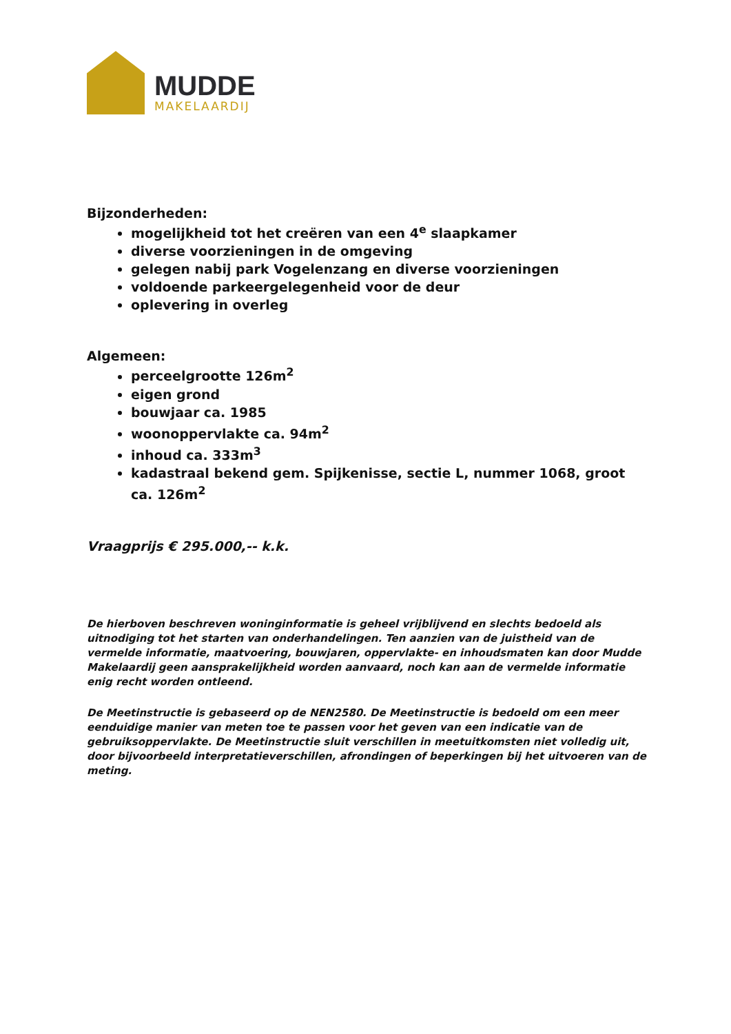MUDDE
MAKELAARDIJ
Bijzonderheden:
mogelijkheid tot het creëren van een 4<sup>e</sup> slaapkamer
diverse voorzieningen in de omgeving
gelegen nabij park Vogelenzang en diverse voorzieningen
voldoende parkeergelegenheid voor de deur
oplevering in overleg
Algemeen:
perceelgrootte 126m<sup>2</sup>
eigen grond
bouwjaar ca. 1985
woonoppervlakte ca. 94m<sup>2</sup>
inhoud ca. 333m<sup>3</sup>
kadastraal bekend gem. Spijkenisse, sectie L, nummer 1068, groot ca. 126m<sup>2</sup>
Vraagprijs € 295.000,-- k.k.
De hierboven beschreven woninginformatie is geheel vrijblijvend en slechts bedoeld als uitnodiging tot het starten van onderhandelingen. Ten aanzien van de juistheid van de vermelde informatie, maatvoering, bouwjaren, oppervlakte- en inhoudsmaten kan door Mudde Makelaardij geen aansprakelijkheid worden aanvaard, noch kan aan de vermelde informatie enig recht worden ontleend.
De Meetinstructie is gebaseerd op de NEN2580. De Meetinstructie is bedoeld om een meer eenduidige manier van meten toe te passen voor het geven van een indicatie van de gebruiksoppervlakte. De Meetinstructie sluit verschillen in meetuitkomsten niet volledig uit, door bijvoorbeeld interpretatieverschillen, afrondingen of beperkingen bij het uitvoeren van de meting.